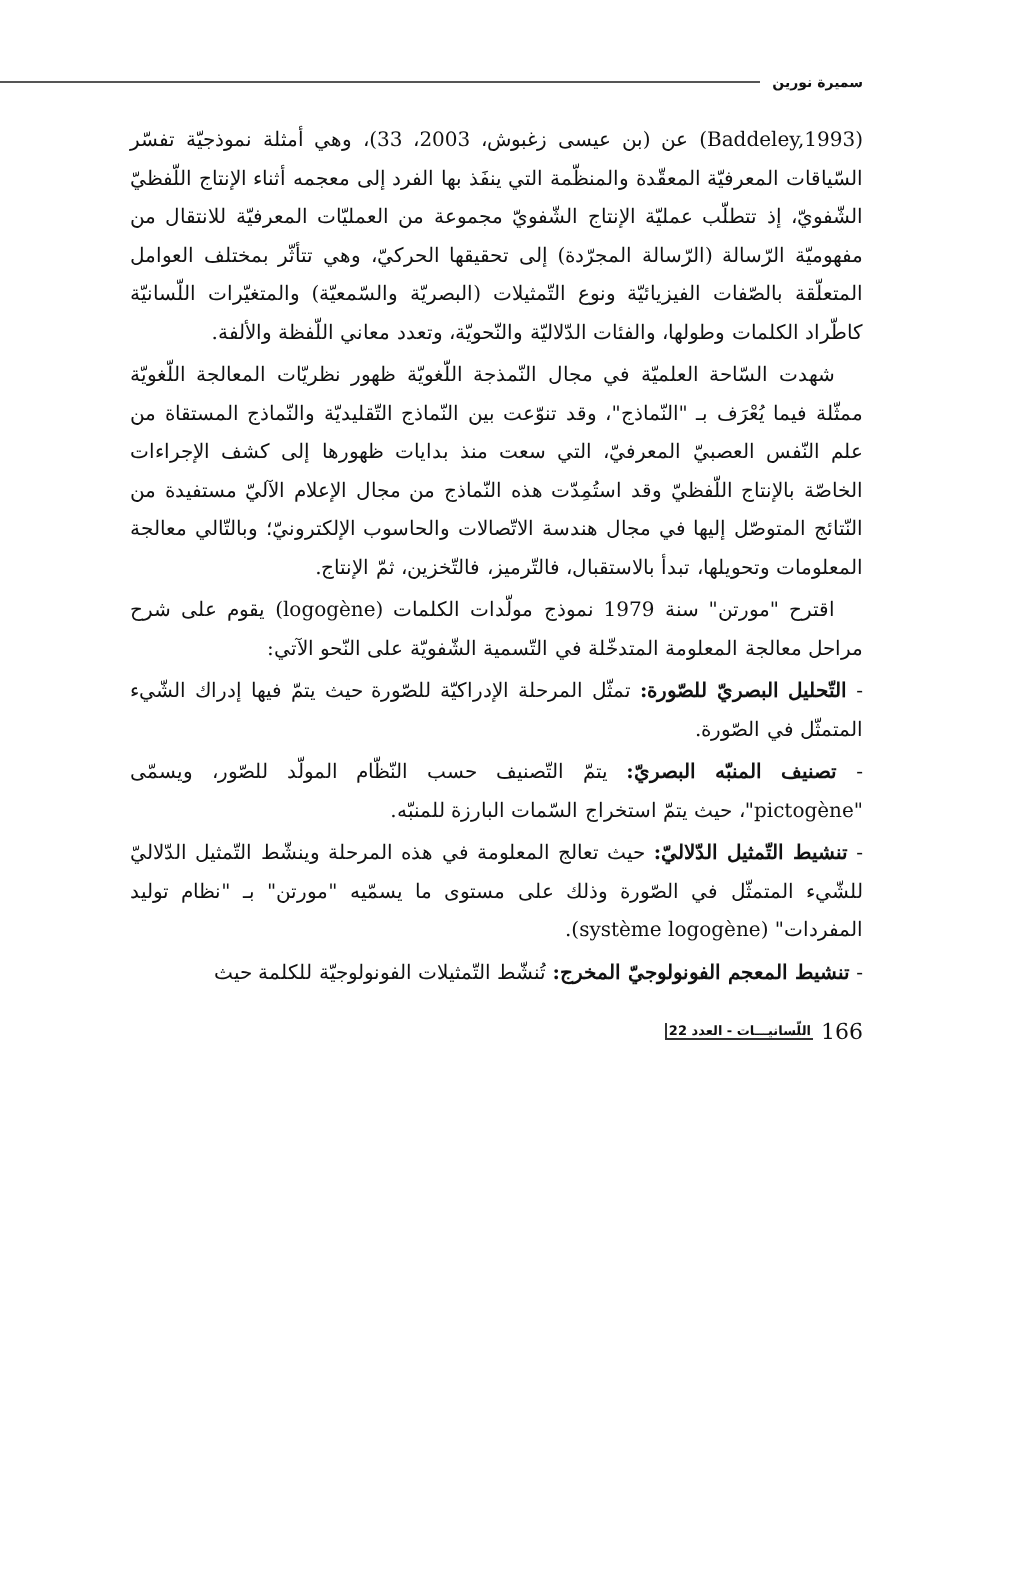سميرة نورين
(Baddeley,1993) عن (بن عيسى زغبوش، 2003، 33)، وهي أمثلة نموذجيّة تفسّر السّياقات المعرفيّة المعقّدة والمنظّمة التي ينفَذ بها الفرد إلى معجمه أثناء الإنتاج اللّفظيّ الشّفويّ، إذ تتطلّب عمليّة الإنتاج الشّفويّ مجموعة من العمليّات المعرفيّة للانتقال من مفهوميّة الرّسالة (الرّسالة المجرّدة) إلى تحقيقها الحركيّ، وهي تتأثّر بمختلف العوامل المتعلّقة بالصّفات الفيزيائيّة ونوع التّمثيلات (البصريّة والسّمعيّة) والمتغيّرات اللّسانيّة كاطّراد الكلمات وطولها، والفئات الدّلاليّة والنّحويّة، وتعدد معاني اللّفظة والألفة.
شهدت السّاحة العلميّة في مجال النّمذجة اللّغويّة ظهور نظريّات المعالجة اللّغويّة ممثّلة فيما يُعْرَف بـ "النّماذج"، وقد تنوّعت بين النّماذج التّقليديّة والنّماذج المستقاة من علم النّفس العصبيّ المعرفيّ، التي سعت منذ بدايات ظهورها إلى كشف الإجراءات الخاصّة بالإنتاج اللّفظيّ وقد استُمِدّت هذه النّماذج من مجال الإعلام الآليّ مستفيدة من النّتائج المتوصّل إليها في مجال هندسة الاتّصالات والحاسوب الإلكترونيّ؛ وبالتّالي معالجة المعلومات وتحويلها، تبدأ بالاستقبال، فالتّرميز، فالتّخزين، ثمّ الإنتاج.
اقترح "مورتن" سنة 1979 نموذج مولّدات الكلمات (logogène) يقوم على شرح مراحل معالجة المعلومة المتدخّلة في التّسمية الشّفويّة على النّحو الآتي:
- التّحليل البصريّ للصّورة: تمثّل المرحلة الإدراكيّة للصّورة حيث يتمّ فيها إدراك الشّيء المتمثّل في الصّورة.
- تصنيف المنبّه البصريّ: يتمّ التّصنيف حسب النّظّام المولّد للصّور، ويسمّى "pictogène"، حيث يتمّ استخراج السّمات البارزة للمنبّه.
- تنشيط التّمثيل الدّلاليّ: حيث تعالج المعلومة في هذه المرحلة وينشّط التّمثيل الدّلاليّ للشّيء المتمثّل في الصّورة وذلك على مستوى ما يسمّيه "مورتن" بـ "نظام توليد المفردات" (système logogène).
- تنشيط المعجم الفونولوجيّ المخرج: تُنشّط التّمثيلات الفونولوجيّة للكلمة حيث
166 اللّسانيـــات - العدد 22